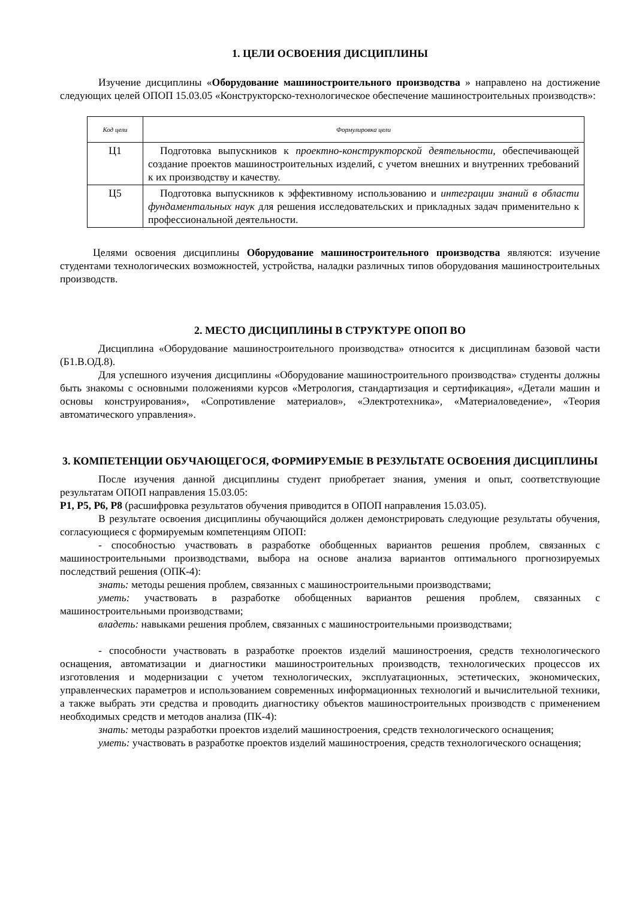1. ЦЕЛИ ОСВОЕНИЯ ДИСЦИПЛИНЫ
Изучение дисциплины «Оборудование машиностроительного производства » направлено на достижение следующих целей ОПОП 15.03.05 «Конструкторско-технологическое обеспечение машиностроительных производств»:
| Код цели | Формулировка цели |
| --- | --- |
| Ц1 | Подготовка выпускников к проектно-конструкторской деятельности, обеспечивающей создание проектов машиностроительных изделий, с учетом внешних и внутренних требований к их производству и качеству. |
| Ц5 | Подготовка выпускников к эффективному использованию и интеграции знаний в области фундаментальных наук для решения исследовательских и прикладных задач применительно к профессиональной деятельности. |
Целями освоения дисциплины Оборудование машиностроительного производства являются: изучение студентами технологических возможностей, устройства, наладки различных типов оборудования машиностроительных производств.
2. МЕСТО ДИСЦИПЛИНЫ В СТРУКТУРЕ ОПОП ВО
Дисциплина «Оборудование машиностроительного производства» относится к дисциплинам базовой части (Б1.В.ОД.8).
Для успешного изучения дисциплины «Оборудование машиностроительного производства» студенты должны быть знакомы с основными положениями курсов «Метрология, стандартизация и сертификация», «Детали машин и основы конструирования», «Сопротивление материалов», «Электротехника», «Материаловедение», «Теория автоматического управления».
3. КОМПЕТЕНЦИИ ОБУЧАЮЩЕГОСЯ, ФОРМИРУЕМЫЕ В РЕЗУЛЬТАТЕ ОСВОЕНИЯ ДИСЦИПЛИНЫ
После изучения данной дисциплины студент приобретает знания, умения и опыт, соответствующие результатам ОПОП направления 15.03.05:
Р1, Р5, Р6, Р8 (расшифровка результатов обучения приводится в ОПОП направления 15.03.05).
В результате освоения дисциплины обучающийся должен демонстрировать следующие результаты обучения, согласующиеся с формируемым компетенциям ОПОП:
- способностью участвовать в разработке обобщенных вариантов решения проблем, связанных с машиностроительными производствами, выбора на основе анализа вариантов оптимального прогнозируемых последствий решения (ОПК-4):
знать: методы решения проблем, связанных с машиностроительными производствами;
уметь: участвовать в разработке обобщенных вариантов решения проблем, связанных с машиностроительными производствами;
владеть: навыками решения проблем, связанных с машиностроительными производствами;
- способности участвовать в разработке проектов изделий машиностроения, средств технологического оснащения, автоматизации и диагностики машиностроительных производств, технологических процессов их изготовления и модернизации с учетом технологических, эксплуатационных, эстетических, экономических, управленческих параметров и использованием современных информационных технологий и вычислительной техники, а также выбрать эти средства и проводить диагностику объектов машиностроительных производств с применением необходимых средств и методов анализа (ПК-4):
знать: методы разработки проектов изделий машиностроения, средств технологического оснащения;
уметь: участвовать в разработке проектов изделий машиностроения, средств технологического оснащения;